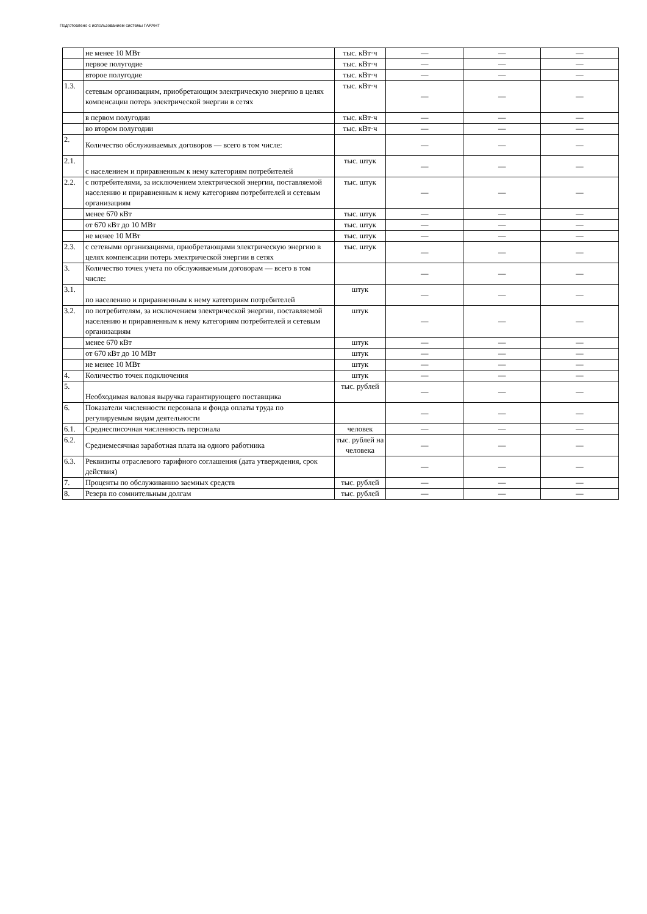Подготовлено с использованием системы ГАРАНТ
| | не менее 10 МВт | тыс. кВт·ч | — | — | — |
| | первое полугодие | тыс. кВт·ч | — | — | — |
| | второе полугодие | тыс. кВт·ч | — | — | — |
| 1.3. | сетевым организациям, приобретающим электрическую энергию в целях компенсации потерь электрической энергии в сетях | тыс. кВт·ч | — | — | — |
| | в первом полугодии | тыс. кВт·ч | — | — | — |
| | во втором полугодии | тыс. кВт·ч | — | — | — |
| 2. | Количество обслуживаемых договоров — всего в том числе: | | — | — | — |
| 2.1. | с населением и приравненным к нему категориям потребителей | тыс. штук | — | — | — |
| 2.2. | с потребителями, за исключением электрической энергии, поставляемой населению и приравненным к нему категориям потребителей и сетевым организациям | тыс. штук | — | — | — |
| | менее 670 кВт | тыс. штук | — | — | — |
| | от 670 кВт до 10 МВт | тыс. штук | — | — | — |
| | не менее 10 МВт | тыс. штук | — | — | — |
| 2.3. | с сетевыми организациями, приобретающими электрическую энергию в целях компенсации потерь электрической энергии в сетях | тыс. штук | — | — | — |
| 3. | Количество точек учета по обслуживаемым договорам — всего в том числе: | | — | — | — |
| 3.1. | по населению и приравненным к нему категориям потребителей | штук | — | — | — |
| 3.2. | по потребителям, за исключением электрической энергии, поставляемой населению и приравненным к нему категориям потребителей и сетевым организациям | штук | — | — | — |
| | менее 670 кВт | штук | — | — | — |
| | от 670 кВт до 10 МВт | штук | — | — | — |
| | не менее 10 МВт | штук | — | — | — |
| 4. | Количество точек подключения | штук | — | — | — |
| 5. | Необходимая валовая выручка гарантирующего поставщика | тыс. рублей | — | — | — |
| 6. | Показатели численности персонала и фонда оплаты труда по регулируемым видам деятельности | | — | — | — |
| 6.1. | Среднесписочная численность персонала | человек | — | — | — |
| 6.2. | Среднемесячная заработная плата на одного работника | тыс. рублей на человека | — | — | — |
| 6.3. | Реквизиты отраслевого тарифного соглашения (дата утверждения, срок действия) | | — | — | — |
| 7. | Проценты по обслуживанию заемных средств | тыс. рублей | — | — | — |
| 8. | Резерв по сомнительным долгам | тыс. рублей | — | — | — |